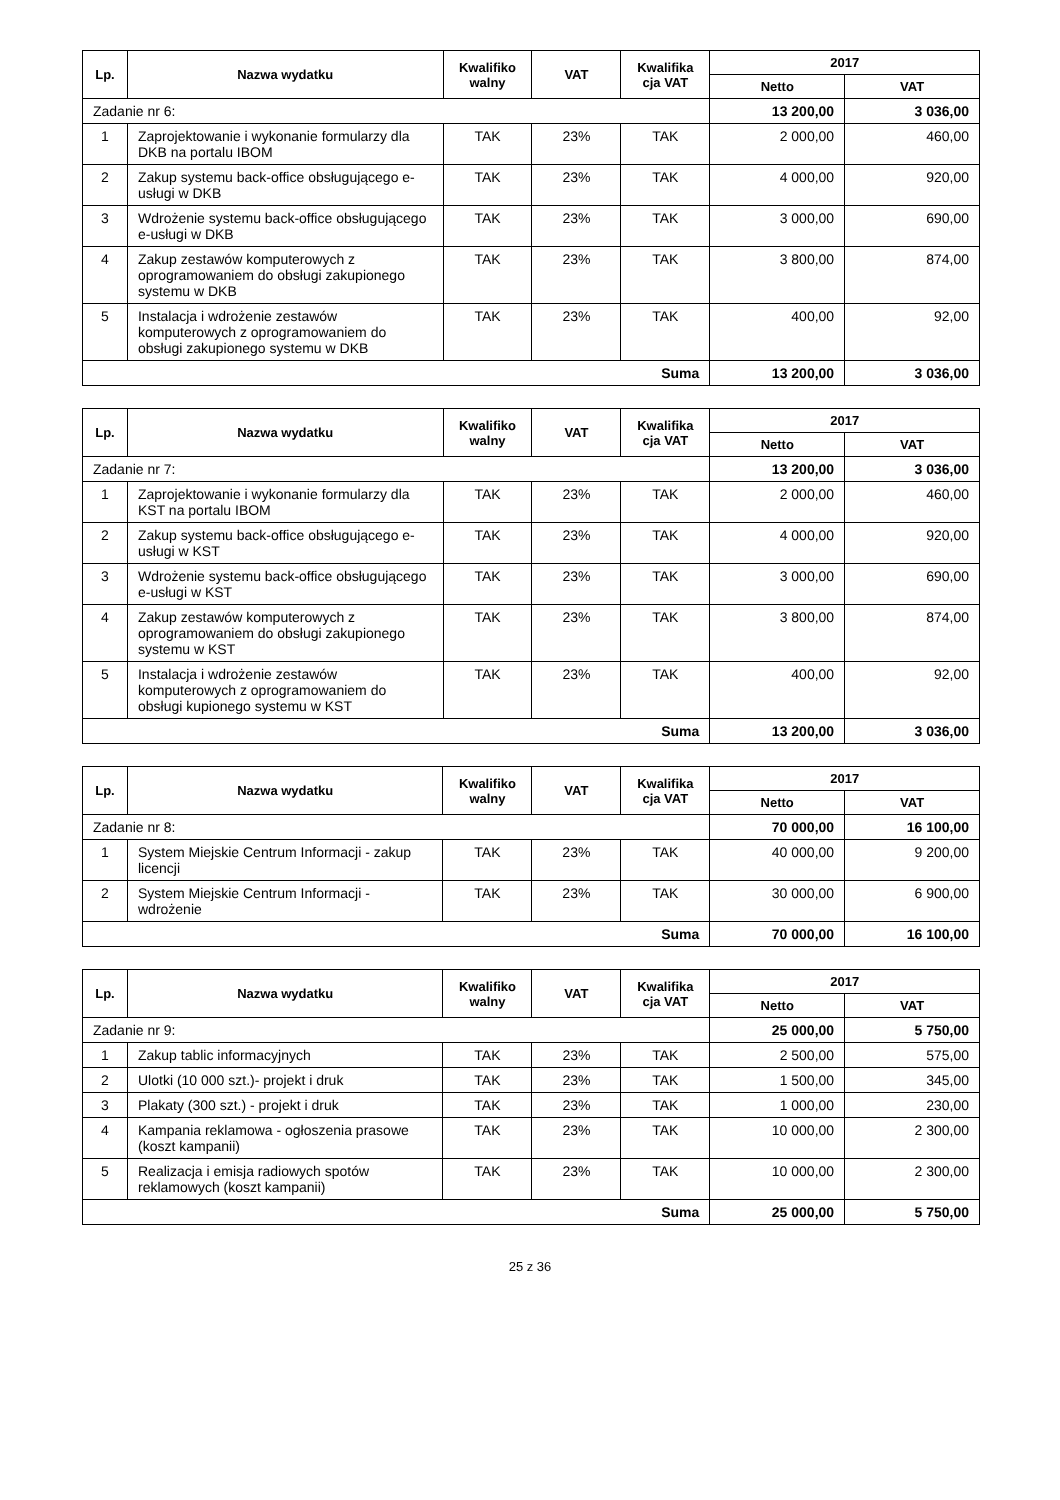| Lp. | Nazwa wydatku | Kwalifiko walny | VAT | Kwalifika cja VAT | 2017 | |
| --- | --- | --- | --- | --- | --- | --- |
| | | | | | Netto | VAT |
| Zadanie nr 6: | | | | | 13 200,00 | 3 036,00 |
| 1 | Zaprojektowanie i wykonanie formularzy dla DKB na portalu IBOM | TAK | 23% | TAK | 2 000,00 | 460,00 |
| 2 | Zakup systemu back-office obsługującego e-usługi w DKB | TAK | 23% | TAK | 4 000,00 | 920,00 |
| 3 | Wdrożenie systemu back-office obsługującego e-usługi w DKB | TAK | 23% | TAK | 3 000,00 | 690,00 |
| 4 | Zakup zestawów komputerowych z oprogramowaniem do obsługi zakupionego systemu w DKB | TAK | 23% | TAK | 3 800,00 | 874,00 |
| 5 | Instalacja i wdrożenie zestawów komputerowych z oprogramowaniem do obsługi zakupionego systemu w DKB | TAK | 23% | TAK | 400,00 | 92,00 |
| Suma | | | | | 13 200,00 | 3 036,00 |
| Lp. | Nazwa wydatku | Kwalifiko walny | VAT | Kwalifika cja VAT | 2017 | |
| --- | --- | --- | --- | --- | --- | --- |
| | | | | | Netto | VAT |
| Zadanie nr 7: | | | | | 13 200,00 | 3 036,00 |
| 1 | Zaprojektowanie i wykonanie formularzy dla KST na portalu IBOM | TAK | 23% | TAK | 2 000,00 | 460,00 |
| 2 | Zakup systemu back-office obsługującego e-usługi w KST | TAK | 23% | TAK | 4 000,00 | 920,00 |
| 3 | Wdrożenie systemu back-office obsługującego e-usługi w KST | TAK | 23% | TAK | 3 000,00 | 690,00 |
| 4 | Zakup zestawów komputerowych z oprogramowaniem do obsługi zakupionego systemu w KST | TAK | 23% | TAK | 3 800,00 | 874,00 |
| 5 | Instalacja i wdrożenie zestawów komputerowych z oprogramowaniem do obsługi kupionego systemu w KST | TAK | 23% | TAK | 400,00 | 92,00 |
| Suma | | | | | 13 200,00 | 3 036,00 |
| Lp. | Nazwa wydatku | Kwalifiko walny | VAT | Kwalifika cja VAT | 2017 | |
| --- | --- | --- | --- | --- | --- | --- |
| | | | | | Netto | VAT |
| Zadanie nr 8: | | | | | 70 000,00 | 16 100,00 |
| 1 | System Miejskie Centrum Informacji - zakup licencji | TAK | 23% | TAK | 40 000,00 | 9 200,00 |
| 2 | System Miejskie Centrum Informacji - wdrożenie | TAK | 23% | TAK | 30 000,00 | 6 900,00 |
| Suma | | | | | 70 000,00 | 16 100,00 |
| Lp. | Nazwa wydatku | Kwalifiko walny | VAT | Kwalifika cja VAT | 2017 | |
| --- | --- | --- | --- | --- | --- | --- |
| | | | | | Netto | VAT |
| Zadanie nr 9: | | | | | 25 000,00 | 5 750,00 |
| 1 | Zakup tablic informacyjnych | TAK | 23% | TAK | 2 500,00 | 575,00 |
| 2 | Ulotki (10 000 szt.)- projekt i druk | TAK | 23% | TAK | 1 500,00 | 345,00 |
| 3 | Plakaty (300 szt.) - projekt i druk | TAK | 23% | TAK | 1 000,00 | 230,00 |
| 4 | Kampania reklamowa - ogłoszenia prasowe (koszt kampanii) | TAK | 23% | TAK | 10 000,00 | 2 300,00 |
| 5 | Realizacja i emisja radiowych spotów reklamowych (koszt kampanii) | TAK | 23% | TAK | 10 000,00 | 2 300,00 |
| Suma | | | | | 25 000,00 | 5 750,00 |
25 z 36